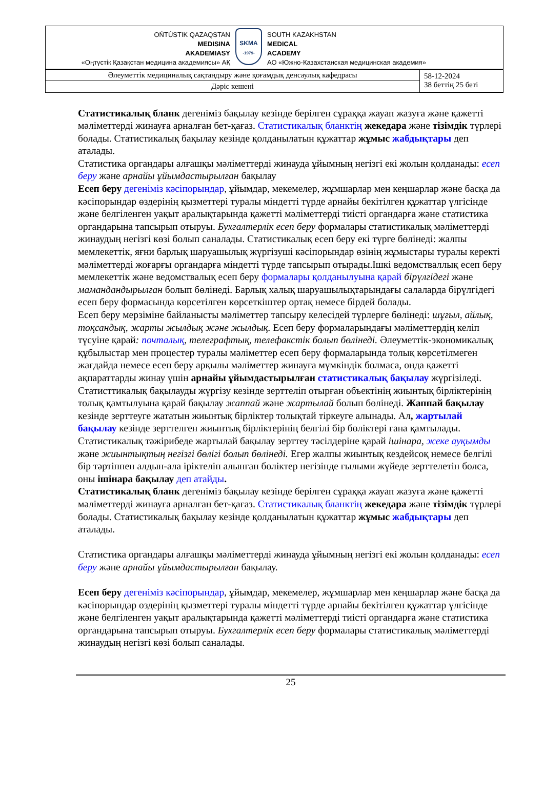OŃTÚSTIK QAZAQSTAN
MEDISINA
AKADEMIASY
«Оңтүстік Қазақстан медицина академиясы» АҚ
SKMA
-1979-
SOUTH KAZAKHSTAN
MEDICAL
ACADEMY
АО «Южно-Казахстанская медицинская академия»
| Әлеуметтік медициналық сақтандыру және қоғамдық денсаулық кафедрасы | 58-12-2024 38 беттің 25 беті |
| Дәріс кешені | |
Статистикалық бланк дегеніміз бақылау кезінде берілген сұраққа жауап жазуға және қажетті мәліметтерді жинауға арналған бет-қағаз. Статистикалық бланктің жекедара және тізімдік түрлері болады. Статистикалық бақылау кезінде қолданылатын құжаттар жұмыс жабдықтары деп аталады.
Статистика органдары алғашқы мәліметтерді жинауда ұйымның негізгі екі жолын қолданады: есеп беру және арнайы ұйымдастырылған бақылау
Есеп беру дегеніміз кәсіпорындар, ұйымдар, мекемелер, жұмшарлар мен кеңшарлар және басқа да кәсіпорындар өздерінің қызметтері туралы міндетті түрде арнайы бекітілген құжаттар үлгісінде және белгіленген уақыт аралықтарында қажетті мәліметтерді тиісті органдарға және статистика органдарына тапсырып отыруы. Бухгалтерлік есеп беру формалары статистикалық мәліметтерді жинаудың негізгі көзі болып саналады. Статистикалық есеп беру екі түрге бөлінеді: жалпы мемлекеттік, яғни барлық шаруашылық жүргізуші кәсіпорындар өзінің жұмыстары туралы керекті мәліметтерді жоғарғы органдарға міндетті түрде тапсырып отырады.Ішкі ведомстваллық есеп беру мемлекеттік және ведомствалық есеп беру формалары қолданылуына қарай бірүлгідегі және мамандандырылған болып бөлінеді. Барлық халық шаруашылықтарындағы салаларда бірүлгідегі есеп беру формасында көрсетілген көрсеткіштер ортақ немесе бірдей болады.
Есеп беру мерзіміне байланысты мәліметтер тапсыру келесідей түрлерге бөлінеді: шұғыл, айлық, тоқсандық, жарты жылдық және жылдық. Есеп беру формаларындағы мәліметтердің келіп түсуіне қарай: почталық, телеграфтық, телефакстік болып бөлінеді. Әлеуметтік-экономикалық құбылыстар мен процестер туралы мәліметтер есеп беру формаларында толық көрсетілмеген жағдайда немесе есеп беру арқылы мәліметтер жинауға мүмкіндік болмаса, онда қажетті ақпараттарды жинау үшін арнайы ұйымдастырылған статистикалық бақылау жүргізіледі.
Статисттикалық бақылауды жүргізу кезінде зерттеліп отырған объектінің жиынтық бірліктерінің толық қамтылуына қарай бақылау жаппай және жартылай болып бөлінеді. Жаппай бақылау кезінде зерттеуге жататын жиынтық бірліктер толықтай тіркеуге алынады. Ал, жартылай бақылау кезінде зерттелген жиынтық бірліктерінің белгілі бір бөліктері ғана қамтылады.
Статистикалық тәжірибеде жартылай бақылау зерттеу тәсілдеріне қарай ішінара, жеке ауқымды және жиынтықтың негізгі бөлігі болып бөлінеді. Егер жалпы жиынтық кездейсоқ немесе белгілі бір тәртіппен алдын-ала іріктеліп алынған бөліктер негізінде ғылыми жүйеде зерттелетін болса, оны ішінара бақылау деп атайды.
Статистикалық бланк дегеніміз бақылау кезінде берілген сұраққа жауап жазуға және қажетті мәліметтерді жинауға арналған бет-қағаз. Статистикалық бланктің жекедара және тізімдік түрлері болады. Статистикалық бақылау кезінде қолданылатын құжаттар жұмыс жабдықтары деп аталады.
Статистика органдары алғашқы мәліметтерді жинауда ұйымның негізгі екі жолын қолданады: есеп беру және арнайы ұйымдастырылған бақылау.
Есеп беру дегеніміз кәсіпорындар, ұйымдар, мекемелер, жұмшарлар мен кеңшарлар және басқа да кәсіпорындар өздерінің қызметтері туралы міндетті түрде арнайы бекітілген құжаттар үлгісінде және белгіленген уақыт аралықтарында қажетті мәліметтерді тиісті органдарға және статистика органдарына тапсырып отыруы. Бухгалтерлік есеп беру формалары статистикалық мәліметтерді жинаудың негізгі көзі болып саналады.
25